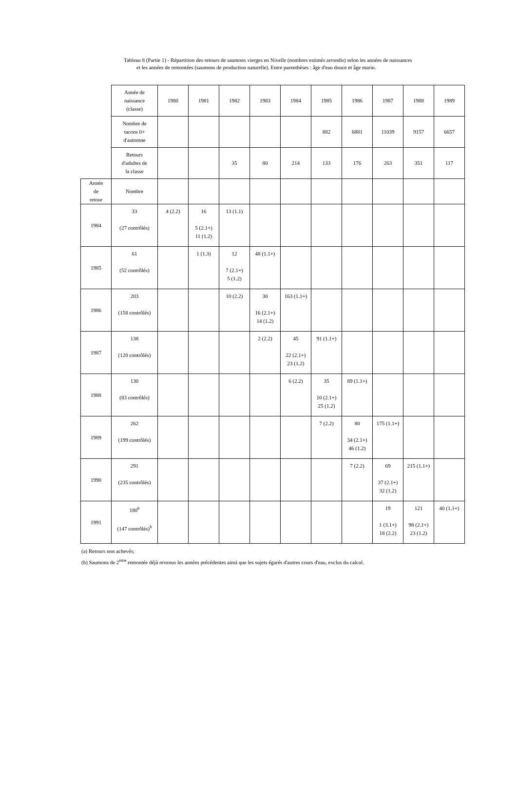Tableau 8 (Partie 1) - Répartition des retours de saumons vierges en Nivelle (nombres estimés arrondis) selon les années de naissances
et les années de remontées (saumons de production naturelle). Entre parenthèses : âge d'eau douce et âge marin.
| | Année de naissance (classe) | 1980 | 1981 | 1982 | 1983 | 1984 | 1985 | 1986 | 1987 | 1988 | 1989 |
| | Nombre de tacons 0+ d'automne | | | | | | 882 | 6881 | 11039 | 9157 | 6657 |
| | Retours d'adultes de la classe | | | 35 | 80 | 214 | 133 | 176 | 263 | 351 | 117 |
| Année de retour | Nombre | | | | | | | | | | |
| 1984 | 33 (27 contrôlés) | 4 (2.2) | 16 5 (2.1+) 11 (1.2) | 13 (1.1) | | | | | | | |
| 1985 | 61 (52 contrôlés) | | 1 (1.3) | 12 7 (2.1+) 5 (1.2) | 48 (1.1+) | | | | | | |
| 1986 | 203 (158 contrôlés) | | | 10 (2.2) | 30 16 (2.1+) 14 (1.2) | 163 (1.1+) | | | | | |
| 1987 | 138 (120 contrôlés) | | | | 2 (2.2) | 45 22 (2.1+) 23 (1.2) | 91 (1.1+) | | | | |
| 1988 | 130 (83 contrôlés) | | | | | 6 (2.2) | 35 10 (2.1+) 25 (1.2) | 89 (1.1+) | | | |
| 1989 | 262 (199 contrôlés) | | | | | | 7 (2.2) | 80 34 (2.1+) 46 (1.2) | 175 (1.1+) | | |
| 1990 | 291 (235 contrôlés) | | | | | | | 7 (2.2) | 69 37 (2.1+) 32 (1.2) | 215 (1.1+) | |
| 1991 | 180<sup>b</sup> (147 contrôlés)<sup>b</sup> | | | | | | | | 19 1 (3.1+) 18 (2.2) | 121 98 (2.1+) 23 (1.2) | 40 (1.1+) |
(a) Retours non achevés;
(b) Saumons de 2<sup>ème</sup> remontée déjà revenus les années précédentes ainsi que les sujets égarés d'autres cours d'eau, exclus du calcul.